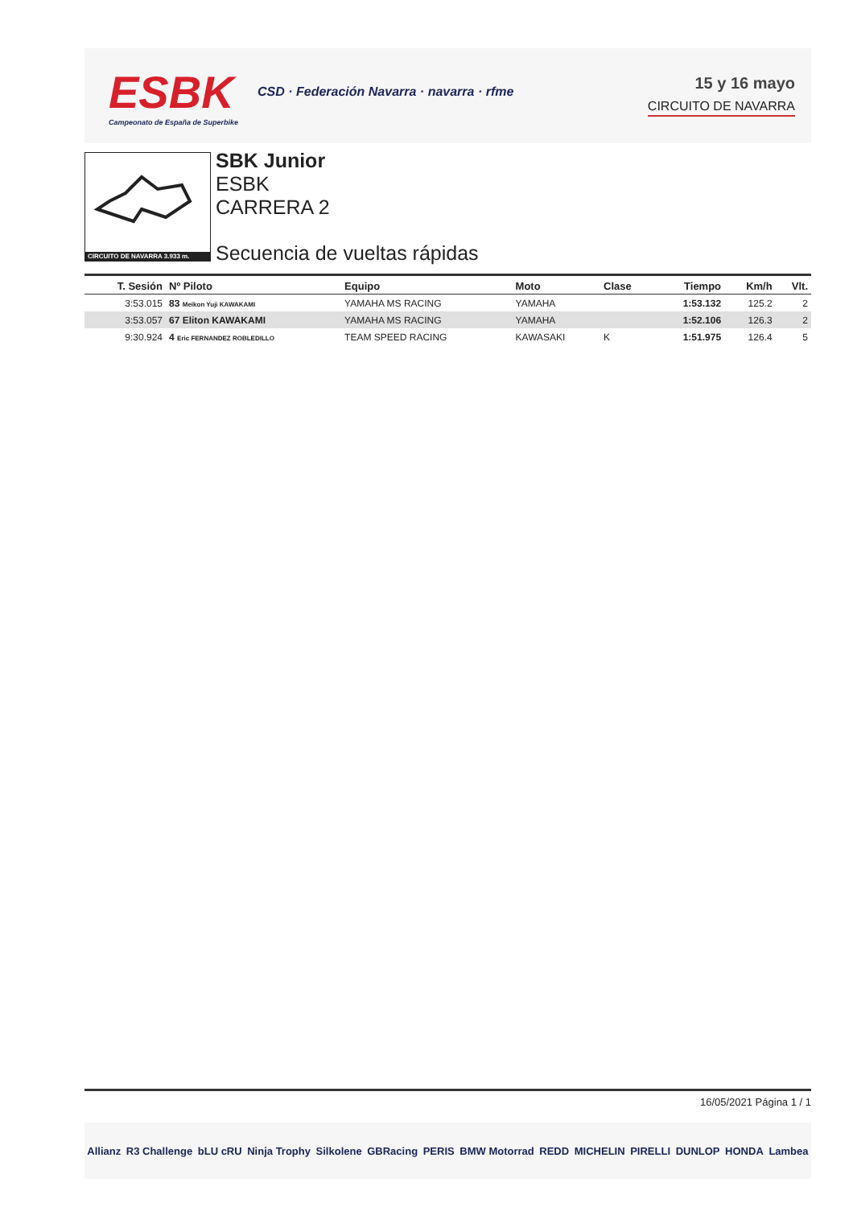ESBK
Campeonato de España de Superbike
CSD · Federación Navarra · navarra · rfme
15 y 16 mayo
CIRCUITO DE NAVARRA
CIRCUITO DE NAVARRA 3.933 m.
SBK Junior
ESBK
CARRERA 2
Secuencia de vueltas rápidas
| T. Sesión | Nº Piloto | Equipo | Moto | Clase | Tiempo | Km/h | Vlt. |
| --- | --- | --- | --- | --- | --- | --- | --- |
| 3:53.015 | 83 Meikon Yuji KAWAKAMI | YAMAHA MS RACING | YAMAHA | | 1:53.132 | 125.2 | 2 |
| 3:53.057 | 67 Eliton KAWAKAMI | YAMAHA MS RACING | YAMAHA | | 1:52.106 | 126.3 | 2 |
| 9:30.924 | 4 Eric FERNANDEZ ROBLEDILLO | TEAM SPEED RACING | KAWASAKI | K | 1:51.975 | 126.4 | 5 |
16/05/2021 Página 1 / 1
Allianz R3 Challenge bLU cRU Ninja Trophy Silkolene GBRacing PERIS BMW Motorrad REDD MICHELIN PIRELLI DUNLOP HONDA Lambea